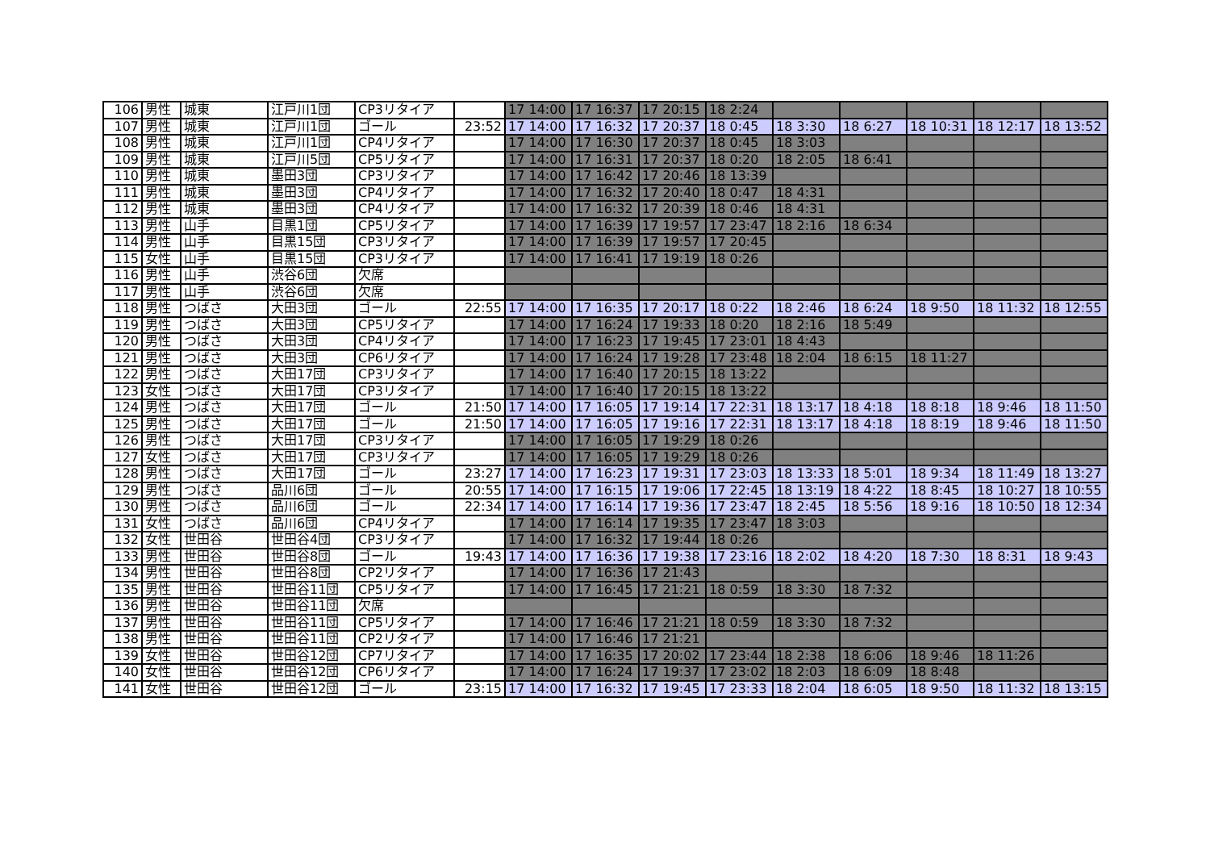| 106 | 男性 | 城東 | 江戸川1団 | CP3リタイア | | 17 14:00 | 17 16:37 | 17 20:15 | 18 2:24 | | | | | |
| 107 | 男性 | 城東 | 江戸川1団 | ゴール | 23:52 | 17 14:00 | 17 16:32 | 17 20:37 | 18 0:45 | 18 3:30 | 18 6:27 | 18 10:31 | 18 12:17 | 18 13:52 |
| 108 | 男性 | 城東 | 江戸川1団 | CP4リタイア | | 17 14:00 | 17 16:30 | 17 20:37 | 18 0:45 | 18 3:03 | | | | |
| 109 | 男性 | 城東 | 江戸川5団 | CP5リタイア | | 17 14:00 | 17 16:31 | 17 20:37 | 18 0:20 | 18 2:05 | 18 6:41 | | | |
| 110 | 男性 | 城東 | 墨田3団 | CP3リタイア | | 17 14:00 | 17 16:42 | 17 20:46 | 18 13:39 | | | | | |
| 111 | 男性 | 城東 | 墨田3団 | CP4リタイア | | 17 14:00 | 17 16:32 | 17 20:40 | 18 0:47 | 18 4:31 | | | | |
| 112 | 男性 | 城東 | 墨田3団 | CP4リタイア | | 17 14:00 | 17 16:32 | 17 20:39 | 18 0:46 | 18 4:31 | | | | |
| 113 | 男性 | 山手 | 目黒1団 | CP5リタイア | | 17 14:00 | 17 16:39 | 17 19:57 | 17 23:47 | 18 2:16 | 18 6:34 | | | |
| 114 | 男性 | 山手 | 目黒15団 | CP3リタイア | | 17 14:00 | 17 16:39 | 17 19:57 | 17 20:45 | | | | | |
| 115 | 女性 | 山手 | 目黒15団 | CP3リタイア | | 17 14:00 | 17 16:41 | 17 19:19 | 18 0:26 | | | | | |
| 116 | 男性 | 山手 | 渋谷6団 | 欠席 | | | | | | | | | | |
| 117 | 男性 | 山手 | 渋谷6団 | 欠席 | | | | | | | | | | |
| 118 | 男性 | つばさ | 大田3団 | ゴール | 22:55 | 17 14:00 | 17 16:35 | 17 20:17 | 18 0:22 | 18 2:46 | 18 6:24 | 18 9:50 | 18 11:32 | 18 12:55 |
| 119 | 男性 | つばさ | 大田3団 | CP5リタイア | | 17 14:00 | 17 16:24 | 17 19:33 | 18 0:20 | 18 2:16 | 18 5:49 | | | |
| 120 | 男性 | つばさ | 大田3団 | CP4リタイア | | 17 14:00 | 17 16:23 | 17 19:45 | 17 23:01 | 18 4:43 | | | | |
| 121 | 男性 | つばさ | 大田3団 | CP6リタイア | | 17 14:00 | 17 16:24 | 17 19:28 | 17 23:48 | 18 2:04 | 18 6:15 | 18 11:27 | | |
| 122 | 男性 | つばさ | 大田17団 | CP3リタイア | | 17 14:00 | 17 16:40 | 17 20:15 | 18 13:22 | | | | | |
| 123 | 女性 | つばさ | 大田17団 | CP3リタイア | | 17 14:00 | 17 16:40 | 17 20:15 | 18 13:22 | | | | | |
| 124 | 男性 | つばさ | 大田17団 | ゴール | 21:50 | 17 14:00 | 17 16:05 | 17 19:14 | 17 22:31 | 18 13:17 | 18 4:18 | 18 8:18 | 18 9:46 | 18 11:50 |
| 125 | 男性 | つばさ | 大田17団 | ゴール | 21:50 | 17 14:00 | 17 16:05 | 17 19:16 | 17 22:31 | 18 13:17 | 18 4:18 | 18 8:19 | 18 9:46 | 18 11:50 |
| 126 | 男性 | つばさ | 大田17団 | CP3リタイア | | 17 14:00 | 17 16:05 | 17 19:29 | 18 0:26 | | | | | |
| 127 | 女性 | つばさ | 大田17団 | CP3リタイア | | 17 14:00 | 17 16:05 | 17 19:29 | 18 0:26 | | | | | |
| 128 | 男性 | つばさ | 大田17団 | ゴール | 23:27 | 17 14:00 | 17 16:23 | 17 19:31 | 17 23:03 | 18 13:33 | 18 5:01 | 18 9:34 | 18 11:49 | 18 13:27 |
| 129 | 男性 | つばさ | 品川6団 | ゴール | 20:55 | 17 14:00 | 17 16:15 | 17 19:06 | 17 22:45 | 18 13:19 | 18 4:22 | 18 8:45 | 18 10:27 | 18 10:55 |
| 130 | 男性 | つばさ | 品川6団 | ゴール | 22:34 | 17 14:00 | 17 16:14 | 17 19:36 | 17 23:47 | 18 2:45 | 18 5:56 | 18 9:16 | 18 10:50 | 18 12:34 |
| 131 | 女性 | つばさ | 品川6団 | CP4リタイア | | 17 14:00 | 17 16:14 | 17 19:35 | 17 23:47 | 18 3:03 | | | | |
| 132 | 女性 | 世田谷 | 世田谷4団 | CP3リタイア | | 17 14:00 | 17 16:32 | 17 19:44 | 18 0:26 | | | | | |
| 133 | 男性 | 世田谷 | 世田谷8団 | ゴール | 19:43 | 17 14:00 | 17 16:36 | 17 19:38 | 17 23:16 | 18 2:02 | 18 4:20 | 18 7:30 | 18 8:31 | 18 9:43 |
| 134 | 男性 | 世田谷 | 世田谷8団 | CP2リタイア | | 17 14:00 | 17 16:36 | 17 21:43 | | | | | | |
| 135 | 男性 | 世田谷 | 世田谷11団 | CP5リタイア | | 17 14:00 | 17 16:45 | 17 21:21 | 18 0:59 | 18 3:30 | 18 7:32 | | | |
| 136 | 男性 | 世田谷 | 世田谷11団 | 欠席 | | | | | | | | | | |
| 137 | 男性 | 世田谷 | 世田谷11団 | CP5リタイア | | 17 14:00 | 17 16:46 | 17 21:21 | 18 0:59 | 18 3:30 | 18 7:32 | | | |
| 138 | 男性 | 世田谷 | 世田谷11団 | CP2リタイア | | 17 14:00 | 17 16:46 | 17 21:21 | | | | | | |
| 139 | 女性 | 世田谷 | 世田谷12団 | CP7リタイア | | 17 14:00 | 17 16:35 | 17 20:02 | 17 23:44 | 18 2:38 | 18 6:06 | 18 9:46 | 18 11:26 | |
| 140 | 女性 | 世田谷 | 世田谷12団 | CP6リタイア | | 17 14:00 | 17 16:24 | 17 19:37 | 17 23:02 | 18 2:03 | 18 6:09 | 18 8:48 | | |
| 141 | 女性 | 世田谷 | 世田谷12団 | ゴール | 23:15 | 17 14:00 | 17 16:32 | 17 19:45 | 17 23:33 | 18 2:04 | 18 6:05 | 18 9:50 | 18 11:32 | 18 13:15 |